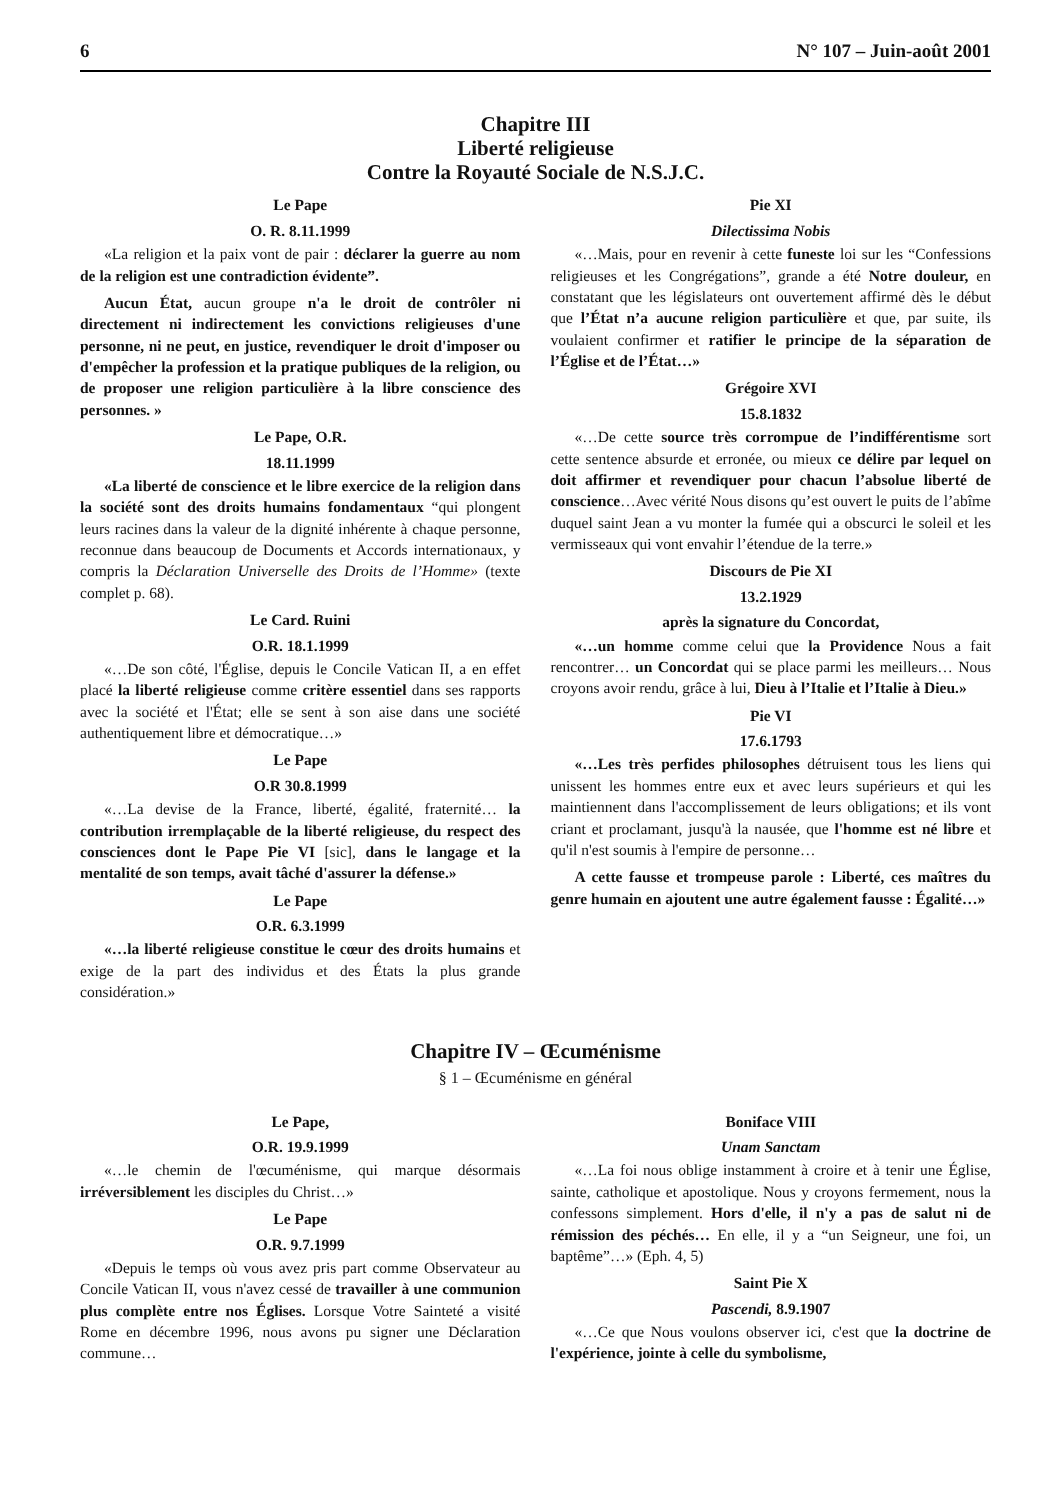6 N° 107 – Juin-août 2001
Chapitre III
Liberté religieuse
Contre la Royauté Sociale de N.S.J.C.
Le Pape
O. R. 8.11.1999
«La religion et la paix vont de pair : déclarer la guerre au nom de la religion est une contradiction évidente”.
Aucun État, aucun groupe n'a le droit de contrôler ni directement ni indirectement les convictions religieuses d'une personne, ni ne peut, en justice, revendiquer le droit d'imposer ou d'empêcher la profession et la pratique publiques de la religion, ou de proposer une religion particulière à la libre conscience des personnes. »
Le Pape, O.R.
18.11.1999
«La liberté de conscience et le libre exercice de la religion dans la société sont des droits humains fondamentaux “qui plongent leurs racines dans la valeur de la dignité inhérente à chaque personne, reconnue dans beaucoup de Documents et Accords internationaux, y compris la Déclaration Universelle des Droits de l’Homme» (texte complet p. 68).
Le Card. Ruini
O.R. 18.1.1999
«…De son côté, l'Église, depuis le Concile Vatican II, a en effet placé la liberté religieuse comme critère essentiel dans ses rapports avec la société et l'État; elle se sent à son aise dans une société authentiquement libre et démocratique…»
Le Pape
O.R 30.8.1999
«…La devise de la France, liberté, égalité, fraternité… la contribution irremplaçable de la liberté religieuse, du respect des consciences dont le Pape Pie VI [sic], dans le langage et la mentalité de son temps, avait tâché d'assurer la défense.»
Le Pape
O.R. 6.3.1999
«…la liberté religieuse constitue le cœur des droits humains et exige de la part des individus et des États la plus grande considération.»
Pie XI
Dilectissima Nobis
«…Mais, pour en revenir à cette funeste loi sur les “Confessions religieuses et les Congrégations”, grande a été Notre douleur, en constatant que les législateurs ont ouvertement affirmé dès le début que l’État n’a aucune religion particulière et que, par suite, ils voulaient confirmer et ratifier le principe de la séparation de l’Église et de l’État…»
Grégoire XVI
15.8.1832
«…De cette source très corrompue de l’indifférentisme sort cette sentence absurde et erronée, ou mieux ce délire par lequel on doit affirmer et revendiquer pour chacun l’absolue liberté de conscience…Avec vérité Nous disons qu’est ouvert le puits de l’abîme duquel saint Jean a vu monter la fumée qui a obscurci le soleil et les vermisseaux qui vont envahir l’étendue de la terre.»
Discours de Pie XI
13.2.1929
après la signature du Concordat,
«…un homme comme celui que la Providence Nous a fait rencontrer… un Concordat qui se place parmi les meilleurs… Nous croyons avoir rendu, grâce à lui, Dieu à l’Italie et l’Italie à Dieu.»
Pie VI
17.6.1793
«…Les très perfides philosophes détruisent tous les liens qui unissent les hommes entre eux et avec leurs supérieurs et qui les maintiennent dans l'accomplissement de leurs obligations; et ils vont criant et proclamant, jusqu'à la nausée, que l'homme est né libre et qu'il n'est soumis à l'empire de personne…
A cette fausse et trompeuse parole : Liberté, ces maîtres du genre humain en ajoutent une autre également fausse : Égalité…»
Chapitre IV – Œcuménisme
§ 1 – Œcuménisme en général
Le Pape,
O.R. 19.9.1999
«…le chemin de l'œcuménisme, qui marque désormais irréversiblement les disciples du Christ…»
Le Pape
O.R. 9.7.1999
«Depuis le temps où vous avez pris part comme Observateur au Concile Vatican II, vous n'avez cessé de travailler à une communion plus complète entre nos Églises. Lorsque Votre Sainteté a visité Rome en décembre 1996, nous avons pu signer une Déclaration commune…
Boniface VIII
Unam Sanctam
«…La foi nous oblige instamment à croire et à tenir une Église, sainte, catholique et apostolique. Nous y croyons fermement, nous la confessons simplement. Hors d'elle, il n'y a pas de salut ni de rémission des péchés… En elle, il y a “un Seigneur, une foi, un baptême”…» (Eph. 4, 5)
Saint Pie X
Pascendi, 8.9.1907
«…Ce que Nous voulons observer ici, c'est que la doctrine de l'expérience, jointe à celle du symbolisme,